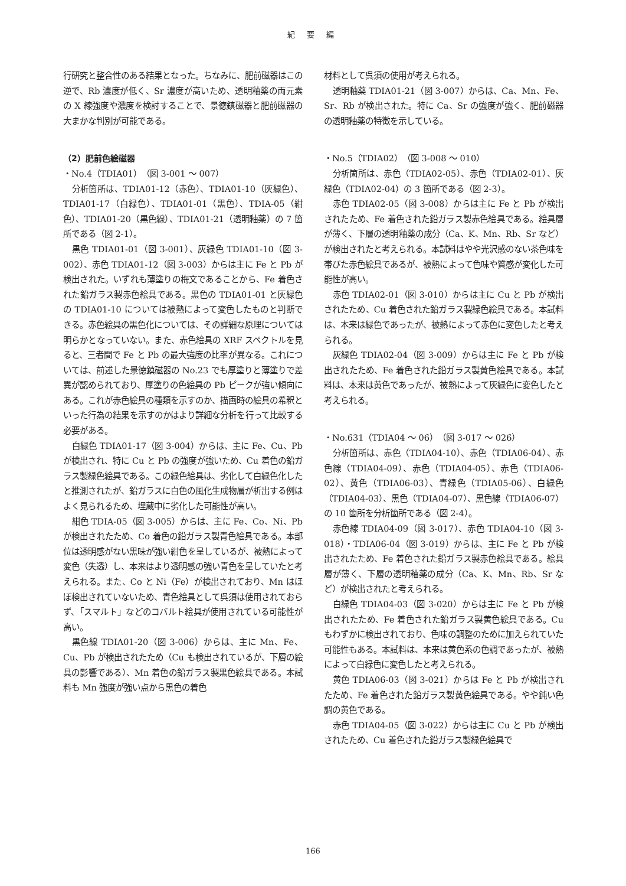紀 要 編
行研究と整合性のある結果となった。ちなみに、肥前磁器はこの逆で、Rb 濃度が低く、Sr 濃度が高いため、透明釉薬の両元素の X 線強度や濃度を検討することで、景徳鎮磁器と肥前磁器の大まかな判別が可能である。
（2）肥前色絵磁器
・No.4（TDIA01）（図 3-001 ～ 007）
分析箇所は、TDIA01-12（赤色）、TDIA01-10（灰緑色）、TDIA01-17（白緑色）、TDIA01-01（黒色）、TDIA-05（紺色）、TDIA01-20（黒色線）、TDIA01-21（透明釉薬）の 7 箇所である（図 2-1）。
黒色 TDIA01-01（図 3-001）、灰緑色 TDIA01-10（図 3-002）、赤色 TDIA01-12（図 3-003）からは主に Fe と Pb が検出された。いずれも薄塗りの梅文であることから、Fe 着色された鉛ガラス製赤色絵具である。黒色の TDIA01-01 と灰緑色の TDIA01-10 については被熱によって変色したものと判断できる。赤色絵具の黒色化については、その詳細な原理については明らかとなっていない。また、赤色絵具の XRF スペクトルを見ると、三者間で Fe と Pb の最大強度の比率が異なる。これについては、前述した景徳鎮磁器の No.23 でも厚塗りと薄塗りで差異が認められており、厚塗りの色絵具の Pb ピークが強い傾向にある。これが赤色絵具の種類を示すのか、描画時の絵具の希釈といった行為の結果を示すのかはより詳細な分析を行って比較する必要がある。
白緑色 TDIA01-17（図 3-004）からは、主に Fe、Cu、Pb が検出され、特に Cu と Pb の強度が強いため、Cu 着色の鉛ガラス製緑色絵具である。この緑色絵具は、劣化して白緑色化したと推測されたが、鉛ガラスに白色の風化生成物層が析出する例はよく見られるため、埋蔵中に劣化した可能性が高い。
紺色 TDIA-05（図 3-005）からは、主に Fe、Co、Ni、Pb が検出されたため、Co 着色の鉛ガラス製青色絵具である。本部位は透明感がない黒味が強い紺色を呈しているが、被熱によって変色（失透）し、本来はより透明感の強い青色を呈していたと考えられる。また、Co と Ni（Fe）が検出されており、Mn はほぼ検出されていないため、青色絵具として呉須は使用されておらず、「スマルト」などのコバルト絵具が使用されている可能性が高い。
黒色線 TDIA01-20（図 3-006）からは、主に Mn、Fe、Cu、Pb が検出されたため（Cu も検出されているが、下層の絵具の影響である）、Mn 着色の鉛ガラス製黒色絵具である。本試料も Mn 強度が強い点から黒色の着色
材料として呉須の使用が考えられる。
透明釉薬 TDIA01-21（図 3-007）からは、Ca、Mn、Fe、Sr、Rb が検出された。特に Ca、Sr の強度が強く、肥前磁器の透明釉薬の特徴を示している。
・No.5（TDIA02）（図 3-008 ～ 010）
分析箇所は、赤色（TDIA02-05）、赤色（TDIA02-01）、灰緑色（TDIA02-04）の 3 箇所である（図 2-3）。
赤色 TDIA02-05（図 3-008）からは主に Fe と Pb が検出されたため、Fe 着色された鉛ガラス製赤色絵具である。絵具層が薄く、下層の透明釉薬の成分（Ca、K、Mn、Rb、Sr など）が検出されたと考えられる。本試料はやや光沢感のない茶色味を帯びた赤色絵具であるが、被熱によって色味や質感が変化した可能性が高い。
赤色 TDIA02-01（図 3-010）からは主に Cu と Pb が検出されたため、Cu 着色された鉛ガラス製緑色絵具である。本試料は、本来は緑色であったが、被熱によって赤色に変色したと考えられる。
灰緑色 TDIA02-04（図 3-009）からは主に Fe と Pb が検出されたため、Fe 着色された鉛ガラス製黄色絵具である。本試料は、本来は黄色であったが、被熱によって灰緑色に変色したと考えられる。
・No.631（TDIA04 ～ 06）（図 3-017 ～ 026）
分析箇所は、赤色（TDIA04-10）、赤色（TDIA06-04）、赤色線（TDIA04-09）、赤色（TDIA04-05）、赤色（TDIA06-02）、黄色（TDIA06-03）、青緑色（TDIA05-06）、白緑色（TDIA04-03）、黒色（TDIA04-07）、黒色線（TDIA06-07）の 10 箇所を分析箇所である（図 2-4）。
赤色線 TDIA04-09（図 3-017）、赤色 TDIA04-10（図 3-018）・TDIA06-04（図 3-019）からは、主に Fe と Pb が検出されたため、Fe 着色された鉛ガラス製赤色絵具である。絵具層が薄く、下層の透明釉薬の成分（Ca、K、Mn、Rb、Sr など）が検出されたと考えられる。
白緑色 TDIA04-03（図 3-020）からは主に Fe と Pb が検出されたため、Fe 着色された鉛ガラス製黄色絵具である。Cu もわずかに検出されており、色味の調整のために加えられていた可能性もある。本試料は、本来は黄色系の色調であったが、被熱によって白緑色に変色したと考えられる。
黄色 TDIA06-03（図 3-021）からは Fe と Pb が検出されたため、Fe 着色された鉛ガラス製黄色絵具である。やや鈍い色調の黄色である。
赤色 TDIA04-05（図 3-022）からは主に Cu と Pb が検出されたため、Cu 着色された鉛ガラス製緑色絵具で
166